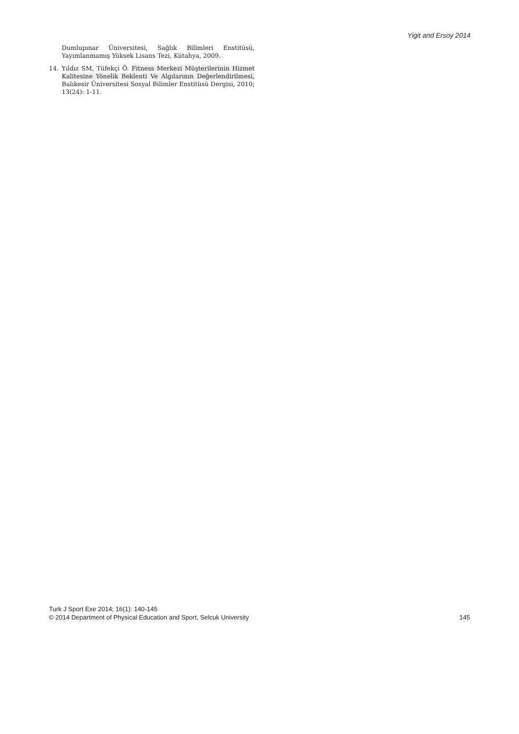Yigit and Ersoy 2014
Dumlupınar Üniversitesi, Sağlık Bilimleri Enstitüsü, Yayımlanmamış Yüksek Lisans Tezi, Kütahya, 2009.
14. Yıldız SM, Tüfekçi Ö. Fitness Merkezi Müşterilerinin Hizmet Kalitesine Yönelik Beklenti Ve Algılarının Değerlendirilmesi, Balıkesir Üniversitesi Sosyal Bilimler Enstitüsü Dergisi, 2010; 13(24): 1-11.
Turk J Sport Exe 2014; 16(1): 140-145
© 2014 Department of Physical Education and Sport, Selcuk University
145